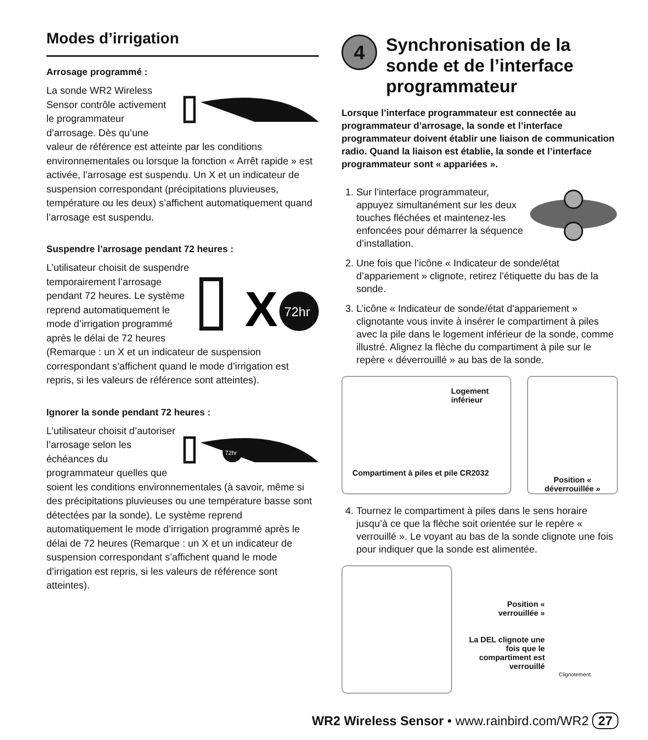Modes d’irrigation
Arrosage programmé :
La sonde WR2 Wireless Sensor contrôle activement le programmateur d’arrosage. Dès qu’une valeur de référence est atteinte par les conditions environnementales ou lorsque la fonction « Arrêt rapide » est activée, l’arrosage est suspendu. Un X et un indicateur de suspension correspondant (précipitations pluvieuses, température ou les deux) s’affichent automatiquement quand l’arrosage est suspendu.
Suspendre l’arrosage pendant 72 heures :
X
72hr
L’utilisateur choisit de suspendre temporairement l’arrosage pendant 72 heures. Le système reprend automatiquement le mode d’irrigation programmé après le délai de 72 heures (Remarque : un X et un indicateur de suspension correspondant s’affichent quand le mode d’irrigation est repris, si les valeurs de référence sont atteintes).
Ignorer la sonde pendant 72 heures :
72hr
L’utilisateur choisit d’autoriser l’arrosage selon les échéances du programmateur quelles que soient les conditions environnementales (à savoir, même si des précipitations pluvieuses ou une température basse sont détectées par la sonde). Le système reprend automatiquement le mode d’irrigation programmé après le délai de 72 heures (Remarque : un X et un indicateur de suspension correspondant s’affichent quand le mode d’irrigation est repris, si les valeurs de référence sont atteintes).
4 Synchronisation de la sonde et de l’interface programmateur
Lorsque l’interface programmateur est connectée au programmateur d’arrosage, la sonde et l’interface programmateur doivent établir une liaison de communication radio. Quand la liaison est établie, la sonde et l’interface programmateur sont « appariées ».
1. Sur l’interface programmateur, appuyez simultanément sur les deux touches fléchées et maintenez-les enfoncées pour démarrer la séquence d’installation.
2. Une fois que l’icône « Indicateur de sonde/état d’appariement » clignote, retirez l’étiquette du bas de la sonde.
3. L’icône « Indicateur de sonde/état d’appariement » clignotante vous invite à insérer le compartiment à piles avec la pile dans le logement inférieur de la sonde, comme illustré. Alignez la flèche du compartiment à pile sur le repère « déverrouillé » au bas de la sonde.
Logement inférieur
Compartiment à piles et pile CR2032
Position « déverrouillée »
4. Tournez le compartiment à piles dans le sens horaire jusqu’à ce que la flèche soit orientée sur le repère « verrouillé ». Le voyant au bas de la sonde clignote une fois pour indiquer que la sonde est alimentée.
Position « verrouillée »
La DEL clignote une fois que le compartiment est verrouillé
Clignotement
WR2 Wireless Sensor • www.rainbird.com/WR2 27